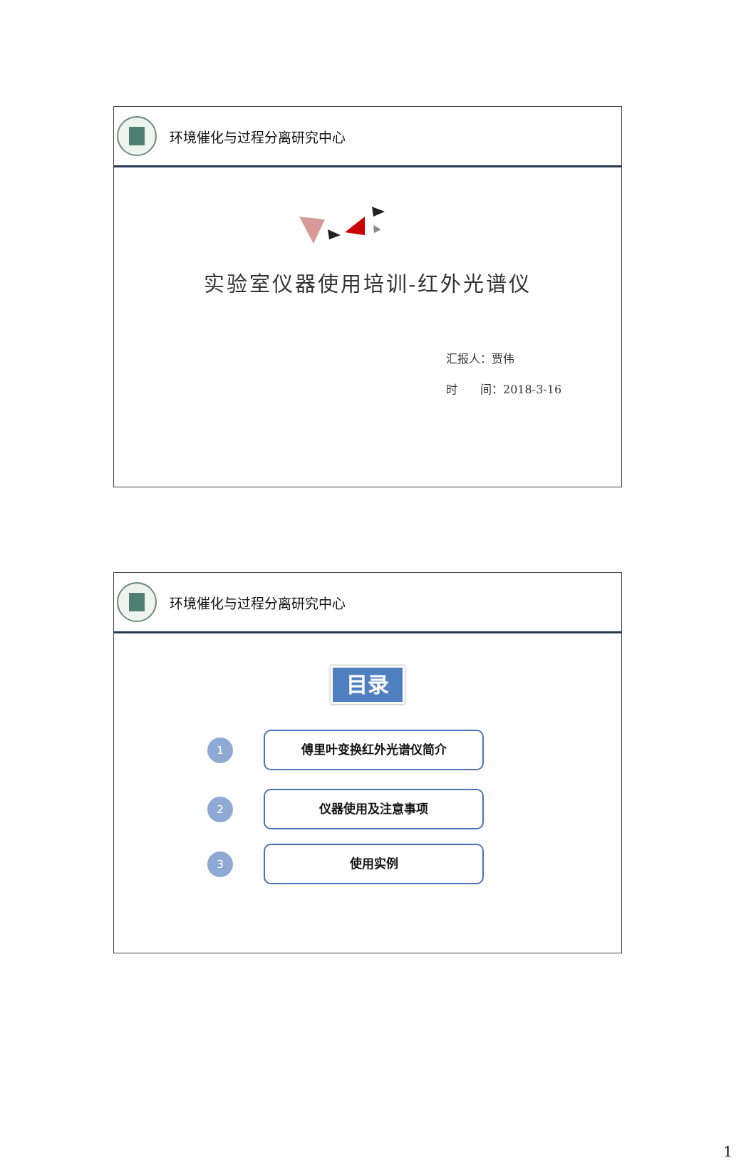环境催化与过程分离研究中心
实验室仪器使用培训-红外光谱仪
汇报人：贾伟
时　　间：2018-3-16
环境催化与过程分离研究中心
目录
1
傅里叶变换红外光谱仪简介
2
仪器使用及注意事项
3
使用实例
1